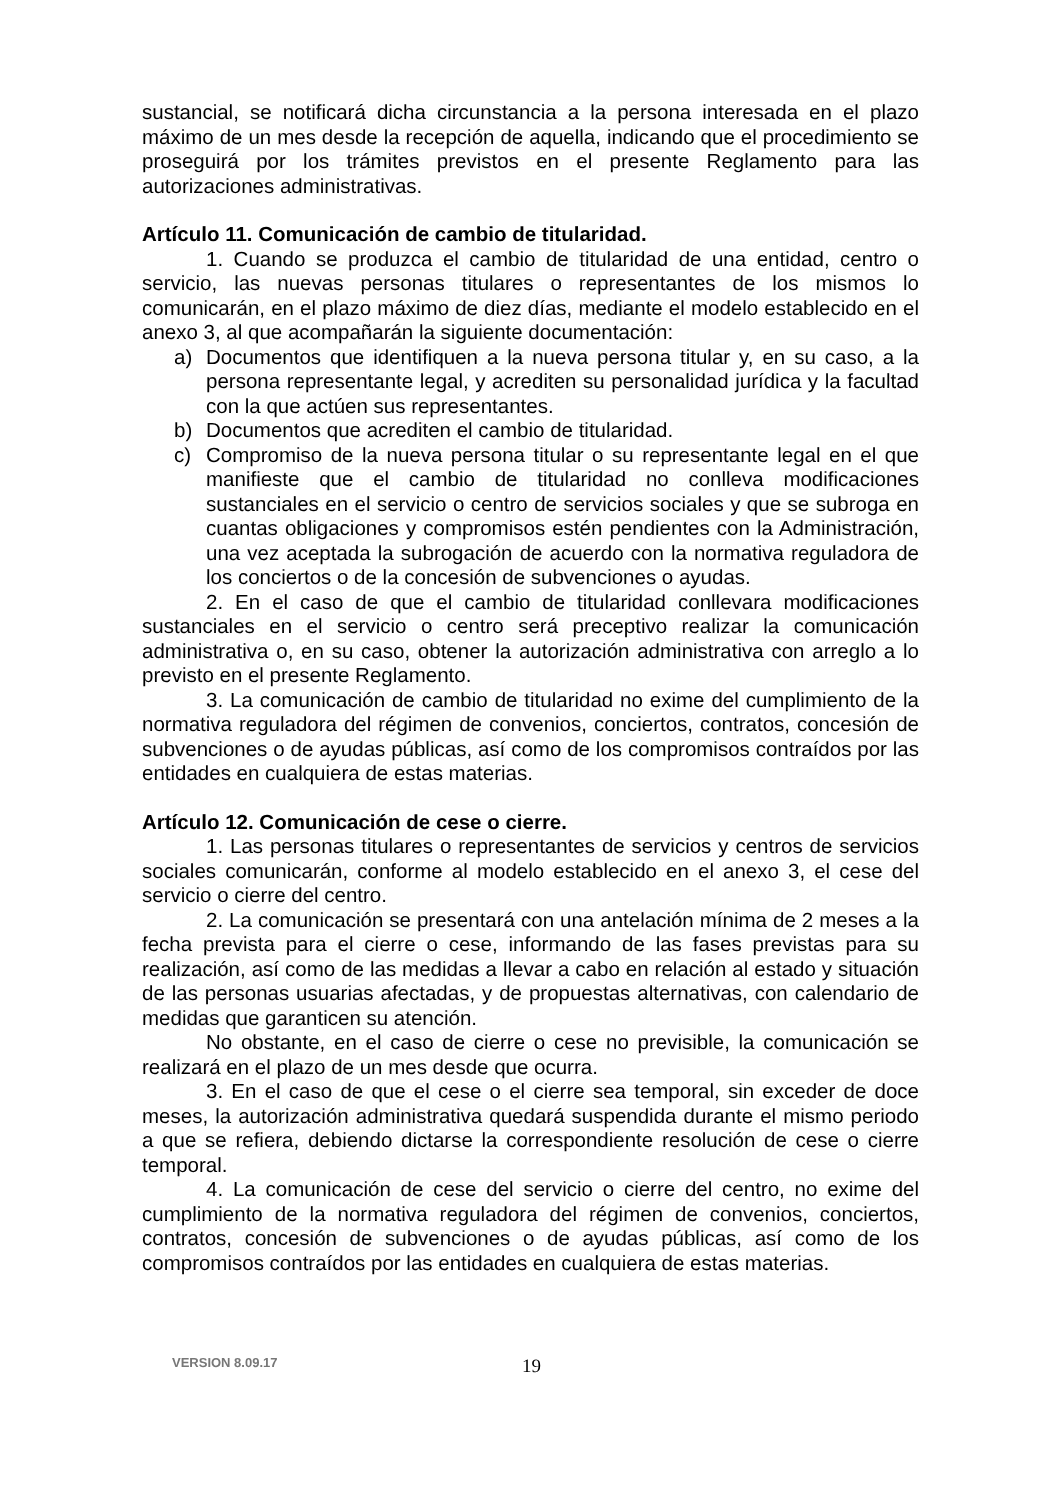sustancial, se notificará dicha circunstancia a la persona interesada en el plazo máximo de un mes desde la recepción de aquella, indicando que el procedimiento se proseguirá por los trámites previstos en el presente Reglamento para las autorizaciones administrativas.
Artículo 11. Comunicación de cambio de titularidad.
1. Cuando se produzca el cambio de titularidad de una entidad, centro o servicio, las nuevas personas titulares o representantes de los mismos lo comunicarán, en el plazo máximo de diez días, mediante el modelo establecido en el anexo 3, al que acompañarán la siguiente documentación:
a) Documentos que identifiquen a la nueva persona titular y, en su caso, a la persona representante legal, y acrediten su personalidad jurídica y la facultad con la que actúen sus representantes.
b) Documentos que acrediten el cambio de titularidad.
c) Compromiso de la nueva persona titular o su representante legal en el que manifieste que el cambio de titularidad no conlleva modificaciones sustanciales en el servicio o centro de servicios sociales y que se subroga en cuantas obligaciones y compromisos estén pendientes con la Administración, una vez aceptada la subrogación de acuerdo con la normativa reguladora de los conciertos o de la concesión de subvenciones o ayudas.
2. En el caso de que el cambio de titularidad conllevara modificaciones sustanciales en el servicio o centro será preceptivo realizar la comunicación administrativa o, en su caso, obtener la autorización administrativa con arreglo a lo previsto en el presente Reglamento.
3. La comunicación de cambio de titularidad no exime del cumplimiento de la normativa reguladora del régimen de convenios, conciertos, contratos, concesión de subvenciones o de ayudas públicas, así como de los compromisos contraídos por las entidades en cualquiera de estas materias.
Artículo 12. Comunicación de cese o cierre.
1. Las personas titulares o representantes de servicios y centros de servicios sociales comunicarán, conforme al modelo establecido en el anexo 3, el cese del servicio o cierre del centro.
2. La comunicación se presentará con una antelación mínima de 2 meses a la fecha prevista para el cierre o cese, informando de las fases previstas para su realización, así como de las medidas a llevar a cabo en relación al estado y situación de las personas usuarias afectadas, y de propuestas alternativas, con calendario de medidas que garanticen su atención.
No obstante, en el caso de cierre o cese no previsible, la comunicación se realizará en el plazo de un mes desde que ocurra.
3. En el caso de que el cese o el cierre sea temporal, sin exceder de doce meses, la autorización administrativa quedará suspendida durante el mismo periodo a que se refiera, debiendo dictarse la correspondiente resolución de cese o cierre temporal.
4. La comunicación de cese del servicio o cierre del centro, no exime del cumplimiento de la normativa reguladora del régimen de convenios, conciertos, contratos, concesión de subvenciones o de ayudas públicas, así como de los compromisos contraídos por las entidades en cualquiera de estas materias.
VERSION 8.09.17 19